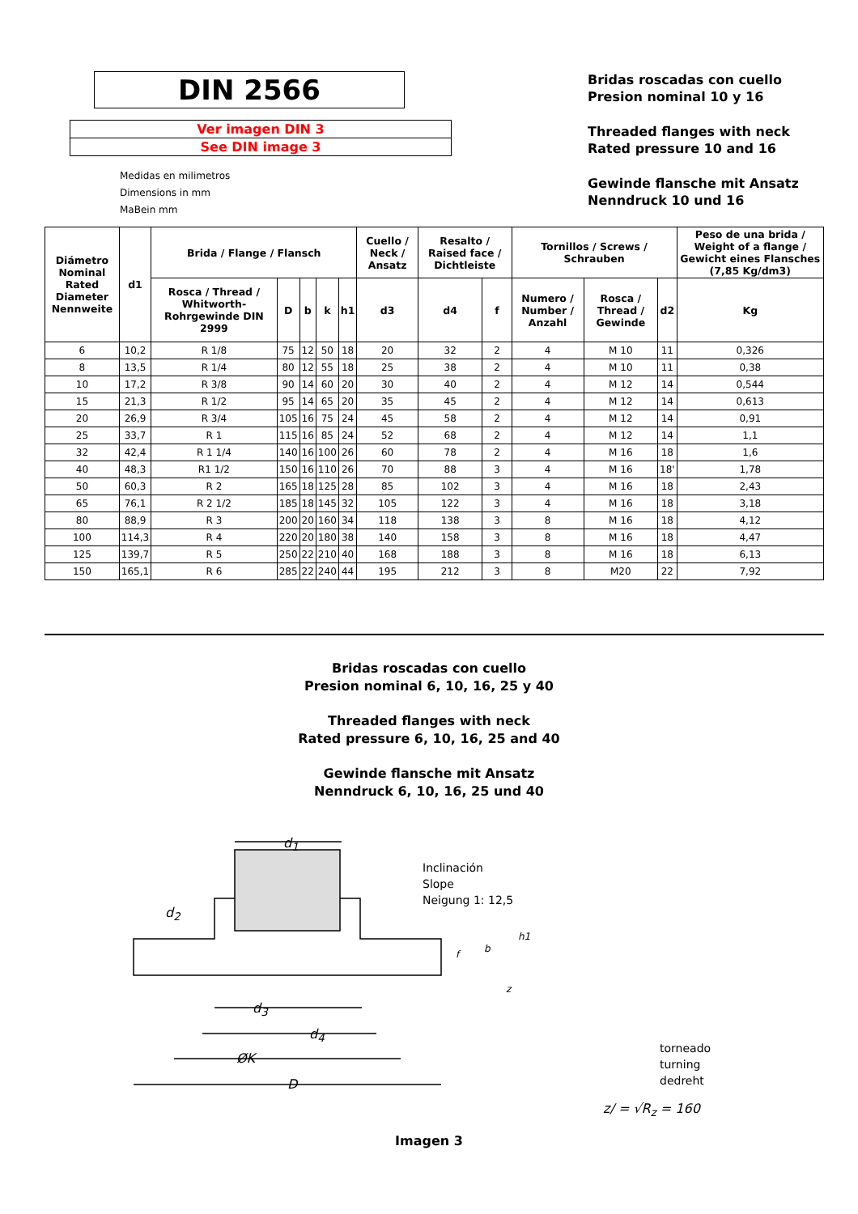DIN 2566
Ver imagen DIN 3
See DIN image 3
Medidas en milimetros
Dimensions in mm
MaBein mm
Bridas roscadas con cuello
Presion nominal 10 y 16
Threaded flanges with neck
Rated pressure 10 and 16
Gewinde flansche mit Ansatz
Nenndruck 10 und 16
| Diámetro Nominal Rated Diameter Nennweite | d1 | Brida / Flange / Flansch | | | | | Cuello / Neck / Ansatz | Resalto / Raised face / Dichtleiste | | Tornillos / Screws / Schrauben | | | Peso de una brida / Weight of a flange / Gewicht eines Flansches (7,85 Kg/dm3) |
| --- | --- | --- | --- | --- | --- | --- | --- | --- | --- | --- | --- | --- | --- |
| | | Rosca / Thread / Whitworth-Rohrgewinde DIN 2999 | D | b | k | h1 | d3 | d4 | f | Numero / Number / Anzahl | Rosca / Thread / Gewinde | d2 | Kg |
| 6 | 10,2 | R 1/8 | 75 | 12 | 50 | 18 | 20 | 32 | 2 | 4 | M 10 | 11 | 0,326 |
| 8 | 13,5 | R 1/4 | 80 | 12 | 55 | 18 | 25 | 38 | 2 | 4 | M 10 | 11 | 0,38 |
| 10 | 17,2 | R 3/8 | 90 | 14 | 60 | 20 | 30 | 40 | 2 | 4 | M 12 | 14 | 0,544 |
| 15 | 21,3 | R 1/2 | 95 | 14 | 65 | 20 | 35 | 45 | 2 | 4 | M 12 | 14 | 0,613 |
| 20 | 26,9 | R 3/4 | 105 | 16 | 75 | 24 | 45 | 58 | 2 | 4 | M 12 | 14 | 0,91 |
| 25 | 33,7 | R 1 | 115 | 16 | 85 | 24 | 52 | 68 | 2 | 4 | M 12 | 14 | 1,1 |
| 32 | 42,4 | R 1 1/4 | 140 | 16 | 100 | 26 | 60 | 78 | 2 | 4 | M 16 | 18 | 1,6 |
| 40 | 48,3 | R1 1/2 | 150 | 16 | 110 | 26 | 70 | 88 | 3 | 4 | M 16 | 18' | 1,78 |
| 50 | 60,3 | R 2 | 165 | 18 | 125 | 28 | 85 | 102 | 3 | 4 | M 16 | 18 | 2,43 |
| 65 | 76,1 | R 2 1/2 | 185 | 18 | 145 | 32 | 105 | 122 | 3 | 4 | M 16 | 18 | 3,18 |
| 80 | 88,9 | R 3 | 200 | 20 | 160 | 34 | 118 | 138 | 3 | 8 | M 16 | 18 | 4,12 |
| 100 | 114,3 | R 4 | 220 | 20 | 180 | 38 | 140 | 158 | 3 | 8 | M 16 | 18 | 4,47 |
| 125 | 139,7 | R 5 | 250 | 22 | 210 | 40 | 168 | 188 | 3 | 8 | M 16 | 18 | 6,13 |
| 150 | 165,1 | R 6 | 285 | 22 | 240 | 44 | 195 | 212 | 3 | 8 | M20 | 22 | 7,92 |
Bridas roscadas con cuello
Presion nominal 6, 10, 16, 25 y 40
Threaded flanges with neck
Rated pressure 6, 10, 16, 25 and 40
Gewinde flansche mit Ansatz
Nenndruck 6, 10, 16, 25 und 40
d<sub>1</sub>
d<sub>2</sub>
d<sub>3</sub>
d<sub>4</sub>
ØK
D
Inclinación
Slope
Neigung 1: 12,5
b
f
h1
z
torneado
turning
dedreht
z/ = √R<sub>z</sub> = 160
Imagen 3